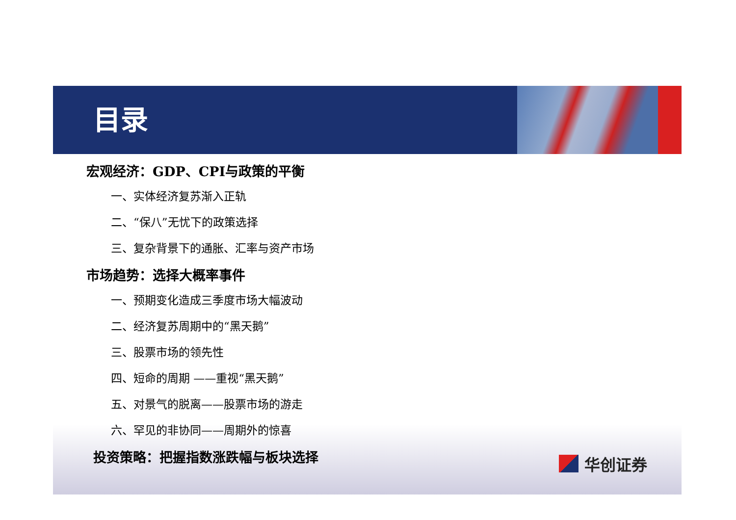目录
宏观经济：GDP、CPI与政策的平衡
一、实体经济复苏渐入正轨
二、“保八”无忧下的政策选择
三、复杂背景下的通胀、汇率与资产市场
市场趋势：选择大概率事件
一、预期变化造成三季度市场大幅波动
二、经济复苏周期中的“黑天鹅”
三、股票市场的领先性
四、短命的周期 ——重视“黑天鹅”
五、对景气的脱离——股票市场的游走
六、罕见的非协同——周期外的惊喜
投资策略：把握指数涨跌幅与板块选择
华创证券